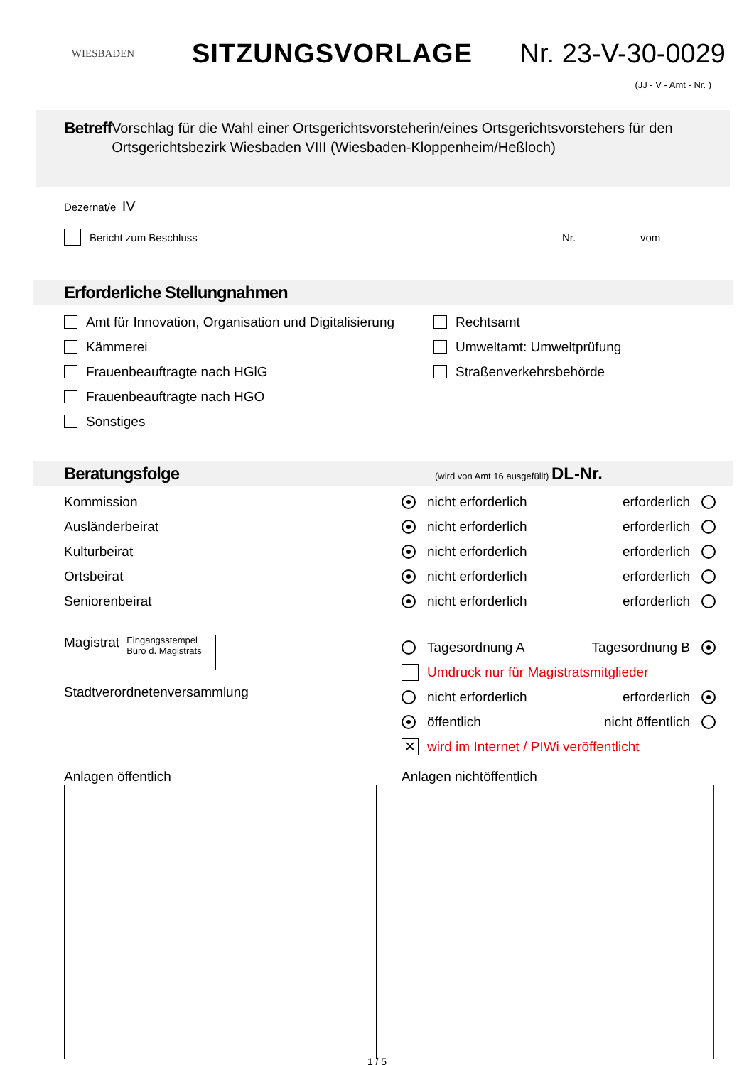WIESBADEN
SITZUNGSVORLAGE Nr. 23-V-30-0029
(JJ - V - Amt - Nr. )
Betreff
Vorschlag für die Wahl einer Ortsgerichtsvorsteherin/eines Ortsgerichtsvorstehers für den Ortsgerichtsbezirk Wiesbaden VIII (Wiesbaden-Kloppenheim/Heßloch)
Dezernat/e IV
Bericht zum Beschluss Nr. vom
Erforderliche Stellungnahmen
Amt für Innovation, Organisation und Digitalisierung
Kämmerei
Frauenbeauftragte nach HGlG
Frauenbeauftragte nach HGO
Sonstiges
Rechtsamt
Umweltamt: Umweltprüfung
Straßenverkehrsbehörde
Beratungsfolge (wird von Amt 16 ausgefüllt) DL-Nr.
Kommission nicht erforderlich erforderlich
Ausländerbeirat nicht erforderlich erforderlich
Kulturbeirat nicht erforderlich erforderlich
Ortsbeirat nicht erforderlich erforderlich
Seniorenbeirat nicht erforderlich erforderlich
Magistrat Eingangsstempel
Büro d. Magistrats
Stadtverordnetenversammlung
Tagesordnung A Tagesordnung B
Umdruck nur für Magistratsmitglieder
nicht erforderlich erforderlich
öffentlich nicht öffentlich
✕ wird im Internet / PIWi veröffentlicht
Anlagen öffentlich Anlagen nichtöffentlich
1 / 5